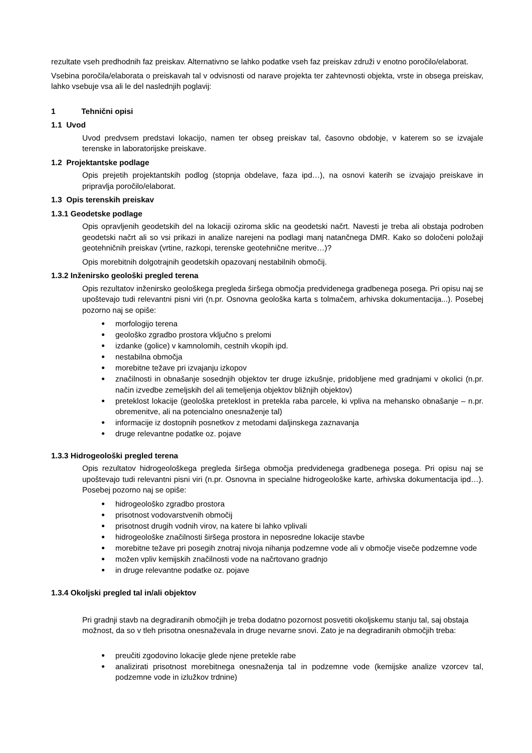rezultate vseh predhodnih faz preiskav. Alternativno se lahko podatke vseh faz preiskav združi v enotno poročilo/elaborat.
Vsebina poročila/elaborata o preiskavah tal v odvisnosti od narave projekta ter zahtevnosti objekta, vrste in obsega preiskav, lahko vsebuje vsa ali le del naslednjih poglavij:
1 Tehnični opisi
1.1 Uvod
Uvod predvsem predstavi lokacijo, namen ter obseg preiskav tal, časovno obdobje, v katerem so se izvajale terenske in laboratorijske preiskave.
1.2 Projektantske podlage
Opis prejetih projektantskih podlog (stopnja obdelave, faza ipd…), na osnovi katerih se izvajajo preiskave in pripravlja poročilo/elaborat.
1.3 Opis terenskih preiskav
1.3.1 Geodetske podlage
Opis opravljenih geodetskih del na lokaciji oziroma sklic na geodetski načrt. Navesti je treba ali obstaja podroben geodetski načrt ali so vsi prikazi in analize narejeni na podlagi manj natančnega DMR. Kako so določeni položaji geotehničnih preiskav (vrtine, razkopi, terenske geotehnične meritve…)?
Opis morebitnih dolgotrajnih geodetskih opazovanj nestabilnih območij.
1.3.2 Inženirsko geološki pregled terena
Opis rezultatov inženirsko geološkega pregleda širšega območja predvidenega gradbenega posega. Pri opisu naj se upoštevajo tudi relevantni pisni viri (n.pr. Osnovna geološka karta s tolmačem, arhivska dokumentacija...). Posebej pozorno naj se opiše:
morfologijo terena
geološko zgradbo prostora vključno s prelomi
izdanke (golice) v kamnolomih, cestnih vkopih ipd.
nestabilna območja
morebitne težave pri izvajanju izkopov
značilnosti in obnašanje sosednjih objektov ter druge izkušnje, pridobljene med gradnjami v okolici (n.pr. način izvedbe zemeljskih del ali temeljenja objektov bližnjih objektov)
preteklost lokacije (geološka preteklost in pretekla raba parcele, ki vpliva na mehansko obnašanje – n.pr. obremenitve, ali na potencialno onesnaženje tal)
informacije iz dostopnih posnetkov z metodami daljinskega zaznavanja
druge relevantne podatke oz. pojave
1.3.3 Hidrogeološki pregled terena
Opis rezultatov hidrogeološkega pregleda širšega območja predvidenega gradbenega posega. Pri opisu naj se upoštevajo tudi relevantni pisni viri (n.pr. Osnovna in specialne hidrogeološke karte, arhivska dokumentacija ipd…). Posebej pozorno naj se opiše:
hidrogeološko zgradbo prostora
prisotnost vodovarstvenih območij
prisotnost drugih vodnih virov, na katere bi lahko vplivali
hidrogeološke značilnosti širšega prostora in neposredne lokacije stavbe
morebitne težave pri posegih znotraj nivoja nihanja podzemne vode ali v območje viseče podzemne vode
možen vpliv kemijskih značilnosti vode na načrtovano gradnjo
in druge relevantne podatke oz. pojave
1.3.4 Okoljski pregled tal in/ali objektov
Pri gradnji stavb na degradiranih območjih je treba dodatno pozornost posvetiti okoljskemu stanju tal, saj obstaja možnost, da so v tleh prisotna onesnaževala in druge nevarne snovi. Zato je na degradiranih območjih treba:
preučiti zgodovino lokacije glede njene pretekle rabe
analizirati prisotnost morebitnega onesnaženja tal in podzemne vode (kemijske analize vzorcev tal, podzemne vode in izlužkov trdnine)